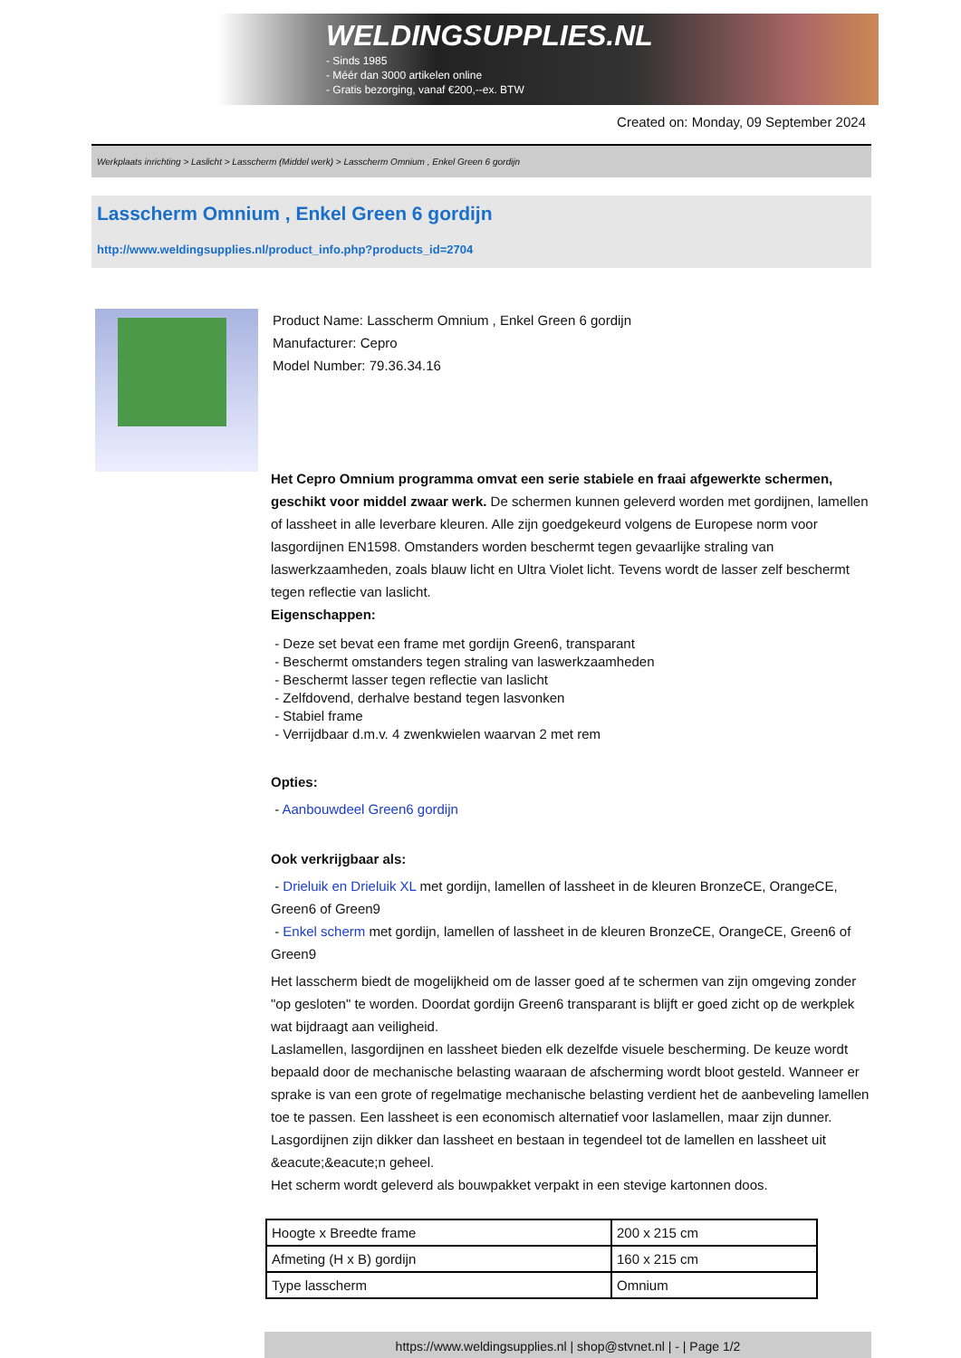WELDINGSUPPLIES.NL
- Sinds 1985
- Méér dan 3000 artikelen online
- Gratis bezorging, vanaf €200,--ex. BTW
Created on: Monday, 09 September 2024
Werkplaats inrichting > Laslicht > Lasscherm (Middel werk) > Lasscherm Omnium , Enkel Green 6 gordijn
Lasscherm Omnium , Enkel Green 6 gordijn
http://www.weldingsupplies.nl/product_info.php?products_id=2704
Product Name: Lasscherm Omnium , Enkel Green 6 gordijn
Manufacturer: Cepro
Model Number: 79.36.34.16
Het Cepro Omnium programma omvat een serie stabiele en fraai afgewerkte schermen, geschikt voor middel zwaar werk. De schermen kunnen geleverd worden met gordijnen, lamellen of lassheet in alle leverbare kleuren. Alle zijn goedgekeurd volgens de Europese norm voor lasgordijnen EN1598. Omstanders worden beschermt tegen gevaarlijke straling van laswerkzaamheden, zoals blauw licht en Ultra Violet licht. Tevens wordt de lasser zelf beschermt tegen reflectie van laslicht.
Eigenschappen:
- Deze set bevat een frame met gordijn Green6, transparant
- Beschermt omstanders tegen straling van laswerkzaamheden
- Beschermt lasser tegen reflectie van laslicht
- Zelfdovend, derhalve bestand tegen lasvonken
- Stabiel frame
- Verrijdbaar d.m.v. 4 zwenkwielen waarvan 2 met rem
Opties:
- Aanbouwdeel Green6 gordijn
Ook verkrijgbaar als:
- Drieluik en Drieluik XL met gordijn, lamellen of lassheet in de kleuren BronzeCE, OrangeCE, Green6 of Green9
- Enkel scherm met gordijn, lamellen of lassheet in de kleuren BronzeCE, OrangeCE, Green6 of Green9
Het lasscherm biedt de mogelijkheid om de lasser goed af te schermen van zijn omgeving zonder "op gesloten" te worden. Doordat gordijn Green6 transparant is blijft er goed zicht op de werkplek wat bijdraagt aan veiligheid.
Laslamellen, lasgordijnen en lassheet bieden elk dezelfde visuele bescherming. De keuze wordt bepaald door de mechanische belasting waaraan de afscherming wordt bloot gesteld. Wanneer er sprake is van een grote of regelmatige mechanische belasting verdient het de aanbeveling lamellen toe te passen. Een lassheet is een economisch alternatief voor laslamellen, maar zijn dunner. Lasgordijnen zijn dikker dan lassheet en bestaan in tegendeel tot de lamellen en lassheet uit &eacute;&eacute;n geheel.
Het scherm wordt geleverd als bouwpakket verpakt in een stevige kartonnen doos.
| Hoogte x Breedte frame | 200 x 215 cm |
| Afmeting (H x B) gordijn | 160 x 215 cm |
| Type lasscherm | Omnium |
https://www.weldingsupplies.nl | shop@stvnet.nl | - | Page 1/2